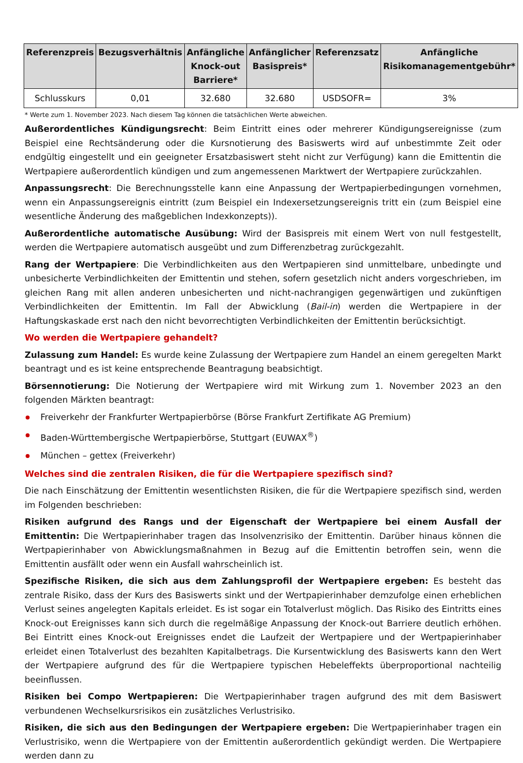| Referenzpreis | Bezugsverhältnis | Anfängliche Knock-out Barriere* | Anfänglicher Basispreis* | Referenzsatz | Anfängliche Risikomanagementgebühr* |
| --- | --- | --- | --- | --- | --- |
| Schlusskurs | 0,01 | 32.680 | 32.680 | USDSOFR= | 3% |
* Werte zum 1. November 2023. Nach diesem Tag können die tatsächlichen Werte abweichen.
Außerordentliches Kündigungsrecht: Beim Eintritt eines oder mehrerer Kündigungsereignisse (zum Beispiel eine Rechtsänderung oder die Kursnotierung des Basiswerts wird auf unbestimmte Zeit oder endgültig eingestellt und ein geeigneter Ersatzbasiswert steht nicht zur Verfügung) kann die Emittentin die Wertpapiere außerordentlich kündigen und zum angemessenen Marktwert der Wertpapiere zurückzahlen.
Anpassungsrecht: Die Berechnungsstelle kann eine Anpassung der Wertpapierbedingungen vornehmen, wenn ein Anpassungsereignis eintritt (zum Beispiel ein Indexersetzungsereignis tritt ein (zum Beispiel eine wesentliche Änderung des maßgeblichen Indexkonzepts)).
Außerordentliche automatische Ausübung: Wird der Basispreis mit einem Wert von null festgestellt, werden die Wertpapiere automatisch ausgeübt und zum Differenzbetrag zurückgezahlt.
Rang der Wertpapiere: Die Verbindlichkeiten aus den Wertpapieren sind unmittelbare, unbedingte und unbesicherte Verbindlichkeiten der Emittentin und stehen, sofern gesetzlich nicht anders vorgeschrieben, im gleichen Rang mit allen anderen unbesicherten und nicht-nachrangigen gegenwärtigen und zukünftigen Verbindlichkeiten der Emittentin. Im Fall der Abwicklung (Bail-in) werden die Wertpapiere in der Haftungskaskade erst nach den nicht bevorrechtigten Verbindlichkeiten der Emittentin berücksichtigt.
Wo werden die Wertpapiere gehandelt?
Zulassung zum Handel: Es wurde keine Zulassung der Wertpapiere zum Handel an einem geregelten Markt beantragt und es ist keine entsprechende Beantragung beabsichtigt.
Börsennotierung: Die Notierung der Wertpapiere wird mit Wirkung zum 1. November 2023 an den folgenden Märkten beantragt:
Freiverkehr der Frankfurter Wertpapierbörse (Börse Frankfurt Zertifikate AG Premium)
Baden-Württembergische Wertpapierbörse, Stuttgart (EUWAX<sup>®</sup>)
München – gettex (Freiverkehr)
Welches sind die zentralen Risiken, die für die Wertpapiere spezifisch sind?
Die nach Einschätzung der Emittentin wesentlichsten Risiken, die für die Wertpapiere spezifisch sind, werden im Folgenden beschrieben:
Risiken aufgrund des Rangs und der Eigenschaft der Wertpapiere bei einem Ausfall der Emittentin: Die Wertpapierinhaber tragen das Insolvenzrisiko der Emittentin. Darüber hinaus können die Wertpapierinhaber von Abwicklungsmaßnahmen in Bezug auf die Emittentin betroffen sein, wenn die Emittentin ausfällt oder wenn ein Ausfall wahrscheinlich ist.
Spezifische Risiken, die sich aus dem Zahlungsprofil der Wertpapiere ergeben: Es besteht das zentrale Risiko, dass der Kurs des Basiswerts sinkt und der Wertpapierinhaber demzufolge einen erheblichen Verlust seines angelegten Kapitals erleidet. Es ist sogar ein Totalverlust möglich. Das Risiko des Eintritts eines Knock-out Ereignisses kann sich durch die regelmäßige Anpassung der Knock-out Barriere deutlich erhöhen. Bei Eintritt eines Knock-out Ereignisses endet die Laufzeit der Wertpapiere und der Wertpapierinhaber erleidet einen Totalverlust des bezahlten Kapitalbetrags. Die Kursentwicklung des Basiswerts kann den Wert der Wertpapiere aufgrund des für die Wertpapiere typischen Hebeleffekts überproportional nachteilig beeinflussen.
Risiken bei Compo Wertpapieren: Die Wertpapierinhaber tragen aufgrund des mit dem Basiswert verbundenen Wechselkursrisikos ein zusätzliches Verlustrisiko.
Risiken, die sich aus den Bedingungen der Wertpapiere ergeben: Die Wertpapierinhaber tragen ein Verlustrisiko, wenn die Wertpapiere von der Emittentin außerordentlich gekündigt werden. Die Wertpapiere werden dann zu